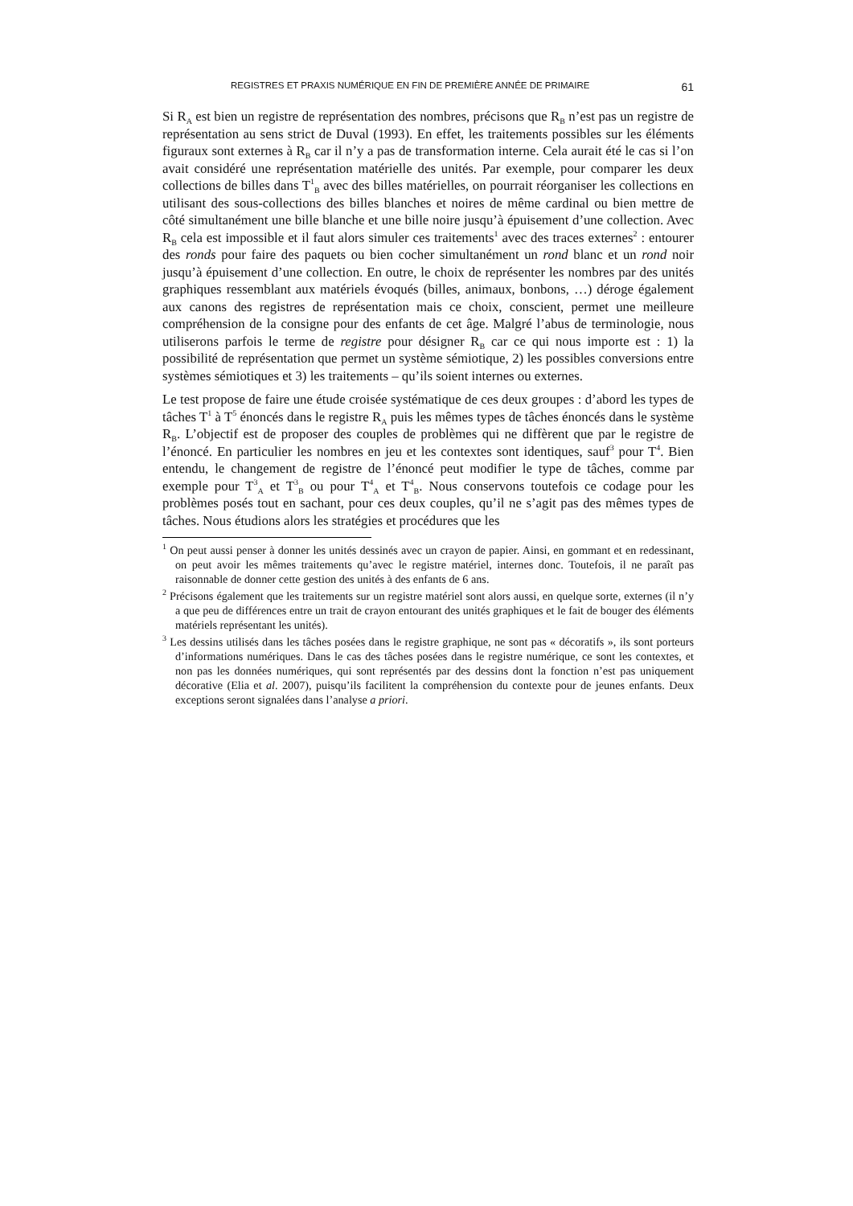REGISTRES ET PRAXIS NUMÉRIQUE EN FIN DE PREMIÈRE ANNÉE DE PRIMAIRE 61
Si R<sub>A</sub> est bien un registre de représentation des nombres, précisons que R<sub>B</sub> n’est pas un registre de représentation au sens strict de Duval (1993). En effet, les traitements possibles sur les éléments figuraux sont externes à R<sub>B</sub> car il n’y a pas de transformation interne. Cela aurait été le cas si l’on avait considéré une représentation matérielle des unités. Par exemple, pour comparer les deux collections de billes dans T<sup>1</sup><sub>B</sub> avec des billes matérielles, on pourrait réorganiser les collections en utilisant des sous-collections des billes blanches et noires de même cardinal ou bien mettre de côté simultanément une bille blanche et une bille noire jusqu’à épuisement d’une collection. Avec R<sub>B</sub> cela est impossible et il faut alors simuler ces traitements<sup>1</sup> avec des traces externes<sup>2</sup> : entourer des ronds pour faire des paquets ou bien cocher simultanément un rond blanc et un rond noir jusqu’à épuisement d’une collection. En outre, le choix de représenter les nombres par des unités graphiques ressemblant aux matériels évoqués (billes, animaux, bonbons, …) déroge également aux canons des registres de représentation mais ce choix, conscient, permet une meilleure compréhension de la consigne pour des enfants de cet âge. Malgré l’abus de terminologie, nous utiliserons parfois le terme de registre pour désigner R<sub>B</sub> car ce qui nous importe est : 1) la possibilité de représentation que permet un système sémiotique, 2) les possibles conversions entre systèmes sémiotiques et 3) les traitements – qu’ils soient internes ou externes.
Le test propose de faire une étude croisée systématique de ces deux groupes : d’abord les types de tâches T<sup>1</sup> à T<sup>5</sup> énoncés dans le registre R<sub>A</sub> puis les mêmes types de tâches énoncés dans le système R<sub>B</sub>. L’objectif est de proposer des couples de problèmes qui ne diffèrent que par le registre de l’énoncé. En particulier les nombres en jeu et les contextes sont identiques, sauf<sup>3</sup> pour T<sup>4</sup>. Bien entendu, le changement de registre de l’énoncé peut modifier le type de tâches, comme par exemple pour T<sup>3</sup><sub>A</sub> et T<sup>3</sup><sub>B</sub> ou pour T<sup>4</sup><sub>A</sub> et T<sup>4</sup><sub>B</sub>. Nous conservons toutefois ce codage pour les problèmes posés tout en sachant, pour ces deux couples, qu’il ne s’agit pas des mêmes types de tâches. Nous étudions alors les stratégies et procédures que les
<sup>1</sup> On peut aussi penser à donner les unités dessinés avec un crayon de papier. Ainsi, en gommant et en redessinant, on peut avoir les mêmes traitements qu’avec le registre matériel, internes donc. Toutefois, il ne paraît pas raisonnable de donner cette gestion des unités à des enfants de 6 ans.
<sup>2</sup> Précisons également que les traitements sur un registre matériel sont alors aussi, en quelque sorte, externes (il n’y a que peu de différences entre un trait de crayon entourant des unités graphiques et le fait de bouger des éléments matériels représentant les unités).
<sup>3</sup> Les dessins utilisés dans les tâches posées dans le registre graphique, ne sont pas « décoratifs », ils sont porteurs d’informations numériques. Dans le cas des tâches posées dans le registre numérique, ce sont les contextes, et non pas les données numériques, qui sont représentés par des dessins dont la fonction n’est pas uniquement décorative (Elia et al. 2007), puisqu’ils facilitent la compréhension du contexte pour de jeunes enfants. Deux exceptions seront signalées dans l’analyse a priori.